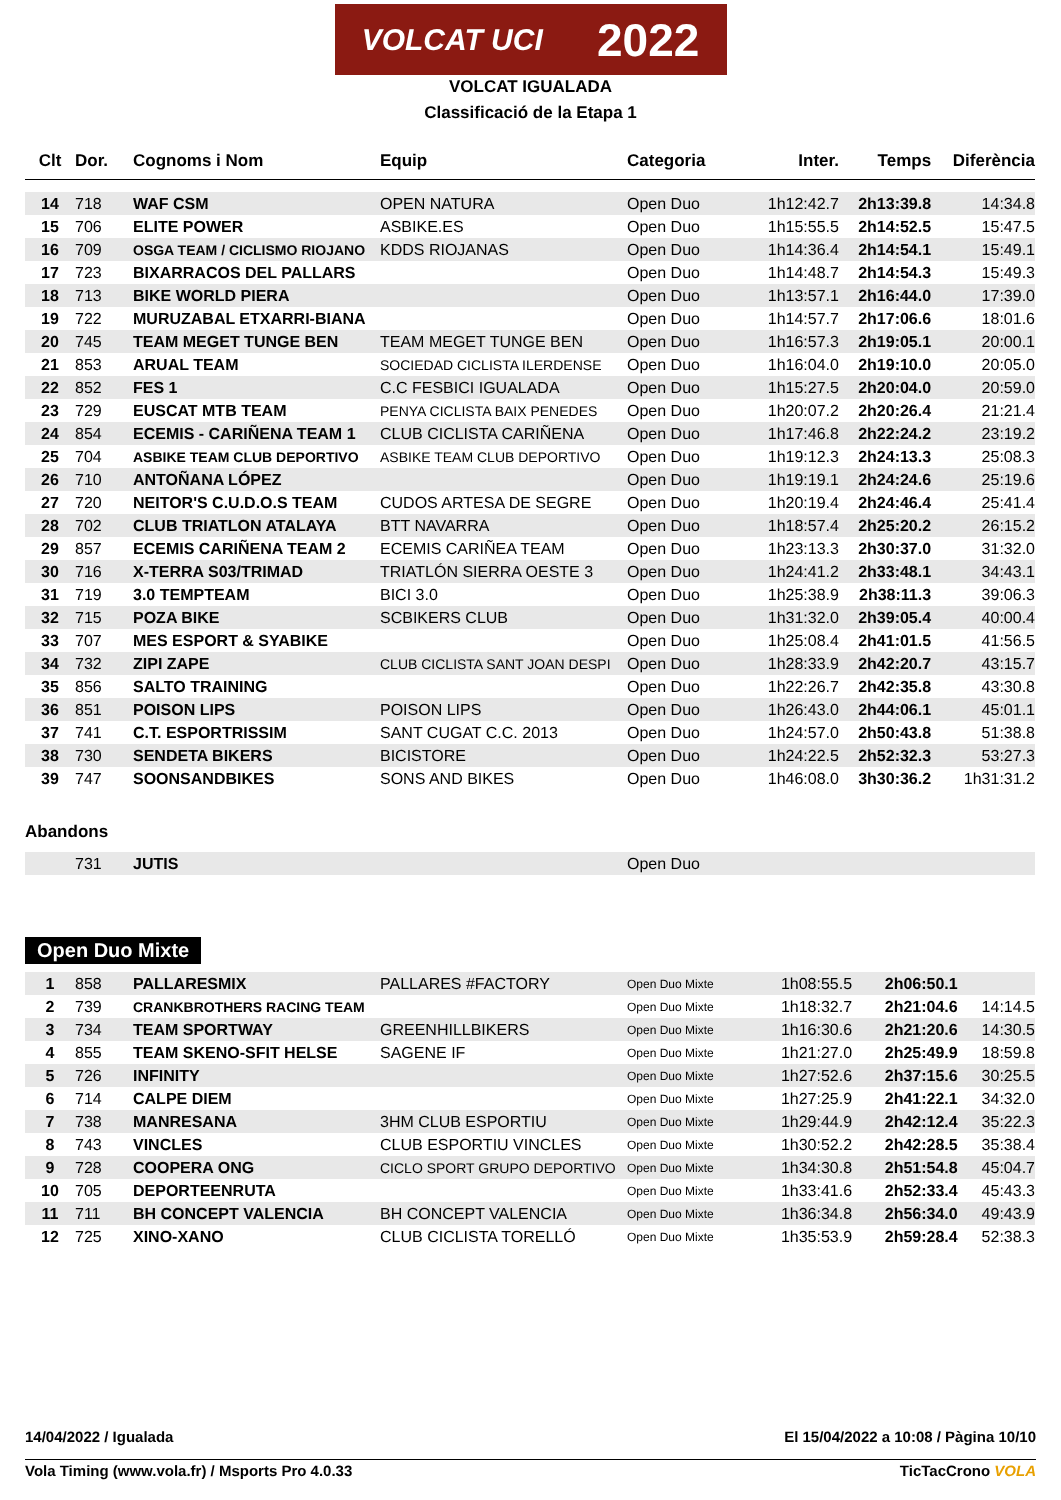VOLCAT UCI 2022
VOLCAT IGUALADA
Classificació de la Etapa 1
| Clt | Dor. | Cognoms i Nom | Equip | Categoria | Inter. | Temps | Diferència |
| --- | --- | --- | --- | --- | --- | --- | --- |
| 14 | 718 | WAF CSM | OPEN NATURA | Open Duo | 1h12:42.7 | 2h13:39.8 | 14:34.8 |
| 15 | 706 | ELITE POWER | ASBIKE.ES | Open Duo | 1h15:55.5 | 2h14:52.5 | 15:47.5 |
| 16 | 709 | OSGA TEAM / CICLISMO RIOJANO | KDDS RIOJANAS | Open Duo | 1h14:36.4 | 2h14:54.1 | 15:49.1 |
| 17 | 723 | BIXARRACOS DEL PALLARS | | Open Duo | 1h14:48.7 | 2h14:54.3 | 15:49.3 |
| 18 | 713 | BIKE WORLD PIERA | | Open Duo | 1h13:57.1 | 2h16:44.0 | 17:39.0 |
| 19 | 722 | MURUZABAL ETXARRI-BIANA | | Open Duo | 1h14:57.7 | 2h17:06.6 | 18:01.6 |
| 20 | 745 | TEAM MEGET TUNGE BEN | TEAM MEGET TUNGE BEN | Open Duo | 1h16:57.3 | 2h19:05.1 | 20:00.1 |
| 21 | 853 | ARUAL TEAM | SOCIEDAD CICLISTA ILERDENSE | Open Duo | 1h16:04.0 | 2h19:10.0 | 20:05.0 |
| 22 | 852 | FES 1 | C.C FESBICI IGUALADA | Open Duo | 1h15:27.5 | 2h20:04.0 | 20:59.0 |
| 23 | 729 | EUSCAT MTB TEAM | PENYA CICLISTA BAIX PENEDES | Open Duo | 1h20:07.2 | 2h20:26.4 | 21:21.4 |
| 24 | 854 | ECEMIS - CARIÑENA TEAM 1 | CLUB CICLISTA CARIÑENA | Open Duo | 1h17:46.8 | 2h22:24.2 | 23:19.2 |
| 25 | 704 | ASBIKE TEAM CLUB DEPORTIVO | ASBIKE TEAM CLUB DEPORTIVO | Open Duo | 1h19:12.3 | 2h24:13.3 | 25:08.3 |
| 26 | 710 | ANTOÑANA LÓPEZ | | Open Duo | 1h19:19.1 | 2h24:24.6 | 25:19.6 |
| 27 | 720 | NEITOR'S C.U.D.O.S TEAM | CUDOS ARTESA DE SEGRE | Open Duo | 1h20:19.4 | 2h24:46.4 | 25:41.4 |
| 28 | 702 | CLUB TRIATLON ATALAYA | BTT NAVARRA | Open Duo | 1h18:57.4 | 2h25:20.2 | 26:15.2 |
| 29 | 857 | ECEMIS CARIÑENA TEAM 2 | ECEMIS CARIÑEA TEAM | Open Duo | 1h23:13.3 | 2h30:37.0 | 31:32.0 |
| 30 | 716 | X-TERRA S03/TRIMAD | TRIATLÓN SIERRA OESTE 3 | Open Duo | 1h24:41.2 | 2h33:48.1 | 34:43.1 |
| 31 | 719 | 3.0 TEMPTEAM | BICI 3.0 | Open Duo | 1h25:38.9 | 2h38:11.3 | 39:06.3 |
| 32 | 715 | POZA BIKE | SCBIKERS CLUB | Open Duo | 1h31:32.0 | 2h39:05.4 | 40:00.4 |
| 33 | 707 | MES ESPORT & SYABIKE | | Open Duo | 1h25:08.4 | 2h41:01.5 | 41:56.5 |
| 34 | 732 | ZIPI ZAPE | CLUB CICLISTA SANT JOAN DESPI | Open Duo | 1h28:33.9 | 2h42:20.7 | 43:15.7 |
| 35 | 856 | SALTO TRAINING | | Open Duo | 1h22:26.7 | 2h42:35.8 | 43:30.8 |
| 36 | 851 | POISON LIPS | POISON LIPS | Open Duo | 1h26:43.0 | 2h44:06.1 | 45:01.1 |
| 37 | 741 | C.T. ESPORTRISSIM | SANT CUGAT C.C. 2013 | Open Duo | 1h24:57.0 | 2h50:43.8 | 51:38.8 |
| 38 | 730 | SENDETA BIKERS | BICISTORE | Open Duo | 1h24:22.5 | 2h52:32.3 | 53:27.3 |
| 39 | 747 | SOONSANDBIKES | SONS AND BIKES | Open Duo | 1h46:08.0 | 3h30:36.2 | 1h31:31.2 |
Abandons
| | 731 | JUTIS | | Open Duo | | | |
Open Duo Mixte
| 1 | 858 | PALLARESMIX | PALLARES #FACTORY | Open Duo Mixte | 1h08:55.5 | 2h06:50.1 | |
| 2 | 739 | CRANKBROTHERS RACING TEAM | | Open Duo Mixte | 1h18:32.7 | 2h21:04.6 | 14:14.5 |
| 3 | 734 | TEAM SPORTWAY | GREENHILLBIKERS | Open Duo Mixte | 1h16:30.6 | 2h21:20.6 | 14:30.5 |
| 4 | 855 | TEAM SKENO-SFIT HELSE | SAGENE IF | Open Duo Mixte | 1h21:27.0 | 2h25:49.9 | 18:59.8 |
| 5 | 726 | INFINITY | | Open Duo Mixte | 1h27:52.6 | 2h37:15.6 | 30:25.5 |
| 6 | 714 | CALPE DIEM | | Open Duo Mixte | 1h27:25.9 | 2h41:22.1 | 34:32.0 |
| 7 | 738 | MANRESANA | 3HM CLUB ESPORTIU | Open Duo Mixte | 1h29:44.9 | 2h42:12.4 | 35:22.3 |
| 8 | 743 | VINCLES | CLUB ESPORTIU VINCLES | Open Duo Mixte | 1h30:52.2 | 2h42:28.5 | 35:38.4 |
| 9 | 728 | COOPERA ONG | CICLO SPORT GRUPO DEPORTIVO | Open Duo Mixte | 1h34:30.8 | 2h51:54.8 | 45:04.7 |
| 10 | 705 | DEPORTEENRUTA | | Open Duo Mixte | 1h33:41.6 | 2h52:33.4 | 45:43.3 |
| 11 | 711 | BH CONCEPT VALENCIA | BH CONCEPT VALENCIA | Open Duo Mixte | 1h36:34.8 | 2h56:34.0 | 49:43.9 |
| 12 | 725 | XINO-XANO | CLUB CICLISTA TORELLÓ | Open Duo Mixte | 1h35:53.9 | 2h59:28.4 | 52:38.3 |
14/04/2022 / Igualada El 15/04/2022 a 10:08 / Pàgina 10/10
Vola Timing (www.vola.fr) / Msports Pro 4.0.33 TicTacCrono VOLA